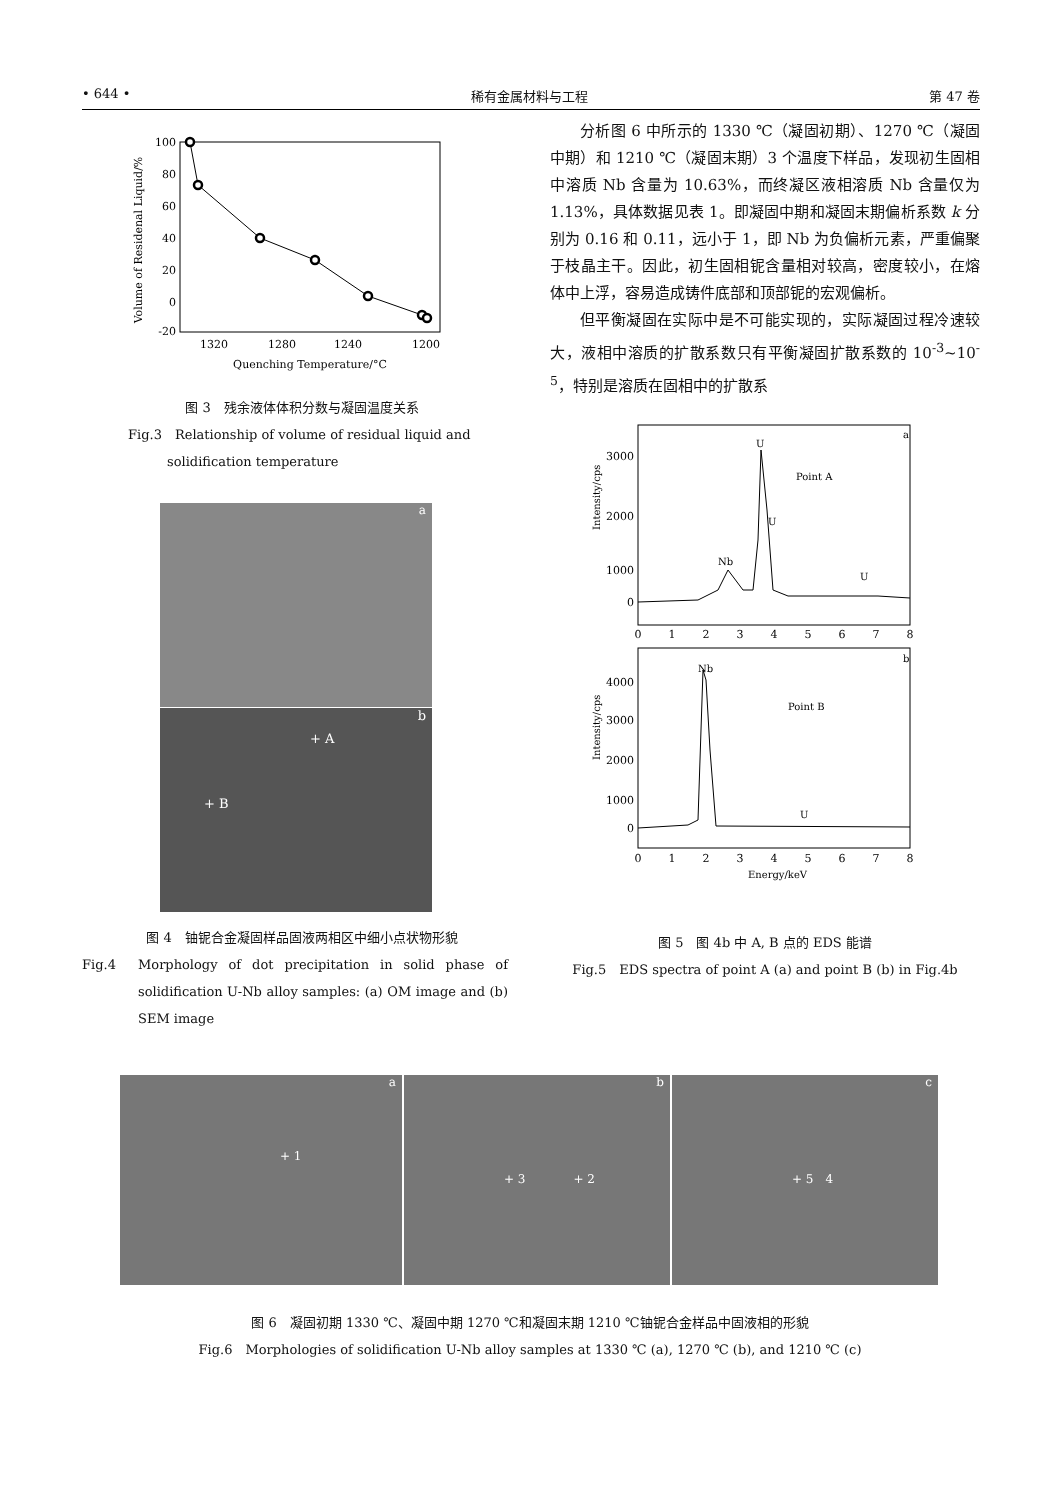• 644 • 稀有金属材料与工程 第 47 卷
100
80
60
40
20
0
-20
1320
1280
1240
1200
Quenching Temperature/°C
Volume of Residenal Liquid/%
图 3　残余液体体积分数与凝固温度关系
Fig.3　Relationship of volume of residual liquid and
　　　solidification temperature
a
b
+ A
+ B
图 4　铀铌合金凝固样品固液两相区中细小点状物形貌
Fig.4 Morphology of dot precipitation in solid phase of solidification U-Nb alloy samples: (a) OM image and (b) SEM image
分析图 6 中所示的 1330 ℃（凝固初期）、1270 ℃（凝固中期）和 1210 ℃（凝固末期）3 个温度下样品，发现初生固相中溶质 Nb 含量为 10.63%，而终凝区液相溶质 Nb 含量仅为 1.13%，具体数据见表 1。即凝固中期和凝固末期偏析系数 k 分别为 0.16 和 0.11，远小于 1，即 Nb 为负偏析元素，严重偏聚于枝晶主干。因此，初生固相铌含量相对较高，密度较小，在熔体中上浮，容易造成铸件底部和顶部铌的宏观偏析。
但平衡凝固在实际中是不可能实现的，实际凝固过程冷速较大，液相中溶质的扩散系数只有平衡凝固扩散系数的 10<sup>-3</sup>~10<sup>-5</sup>，特别是溶质在固相中的扩散系
a
Point A
U
U
Nb
U
Intensity/cps
3000
2000
1000
0
0
1
2
3
4
5
6
7
8
b
Point B
Nb
U
Intensity/cps
Energy/keV
4000
3000
2000
1000
0
0
1
2
3
4
5
6
7
8
图 5　图 4b 中 A, B 点的 EDS 能谱
Fig.5　EDS spectra of point A (a) and point B (b) in Fig.4b
a
+ 1
b
+ 3　　　　+ 2
c
+ 5　4
图 6　凝固初期 1330 ℃、凝固中期 1270 ℃和凝固末期 1210 ℃铀铌合金样品中固液相的形貌
Fig.6　Morphologies of solidification U-Nb alloy samples at 1330 ℃ (a), 1270 ℃ (b), and 1210 ℃ (c)